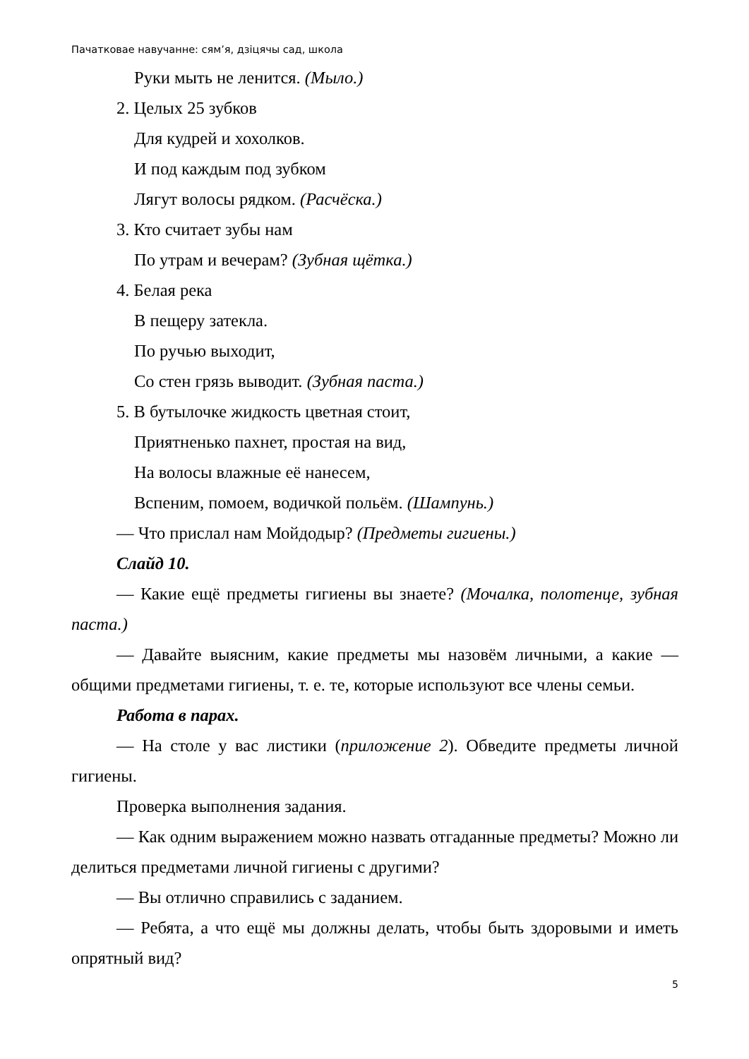Пачатковае навучанне: сям’я, дзіцячы сад, школа
Руки мыть не ленится. (Мыло.)
2. Целых 25 зубков
Для кудрей и хохолков.
И под каждым под зубком
Лягут волосы рядком. (Расчёска.)
3. Кто считает зубы нам
По утрам и вечерам? (Зубная щётка.)
4. Белая река
В пещеру затекла.
По ручью выходит,
Со стен грязь выводит. (Зубная паста.)
5. В бутылочке жидкость цветная стоит,
Приятненько пахнет, простая на вид,
На волосы влажные её нанесем,
Вспеним, помоем, водичкой польём. (Шампунь.)
— Что прислал нам Мойдодыр? (Предметы гигиены.)
Слайд 10.
— Какие ещё предметы гигиены вы знаете? (Мочалка, полотенце, зубная паста.)
— Давайте выясним, какие предметы мы назовём личными, а какие — общими предметами гигиены, т. е. те, которые используют все члены семьи.
Работа в парах.
— На столе у вас листики (приложение 2). Обведите предметы личной гигиены.
Проверка выполнения задания.
— Как одним выражением можно назвать отгаданные предметы? Можно ли делиться предметами личной гигиены с другими?
— Вы отлично справились с заданием.
— Ребята, а что ещё мы должны делать, чтобы быть здоровыми и иметь опрятный вид?
5